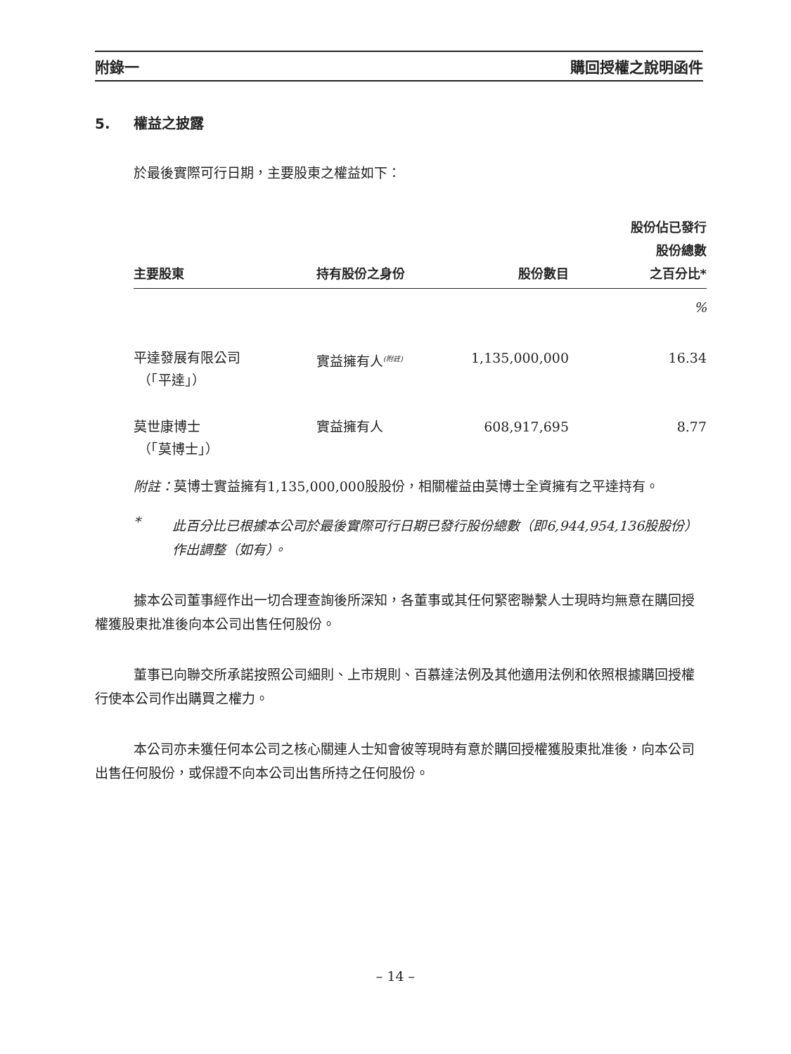附錄一 購回授權之說明函件
5. 權益之披露
於最後實際可行日期，主要股東之權益如下：
| 主要股東 | 持有股份之身份 | 股份數目 | 股份佔已發行 股份總數 之百分比* |
| --- | --- | --- | --- |
| | | | % |
| 平達發展有限公司 （「平達」） | 實益擁有人<sup>(附註)</sup> | 1,135,000,000 | 16.34 |
| 莫世康博士 （「莫博士」） | 實益擁有人 | 608,917,695 | 8.77 |
附註：莫博士實益擁有1,135,000,000股股份，相關權益由莫博士全資擁有之平達持有。
*
此百分比已根據本公司於最後實際可行日期已發行股份總數（即6,944,954,136股股份）作出調整（如有）。
據本公司董事經作出一切合理查詢後所深知，各董事或其任何緊密聯繫人士現時均無意在購回授權獲股東批准後向本公司出售任何股份。
董事已向聯交所承諾按照公司細則、上市規則、百慕達法例及其他適用法例和依照根據購回授權行使本公司作出購買之權力。
本公司亦未獲任何本公司之核心關連人士知會彼等現時有意於購回授權獲股東批准後，向本公司出售任何股份，或保證不向本公司出售所持之任何股份。
– 14 –